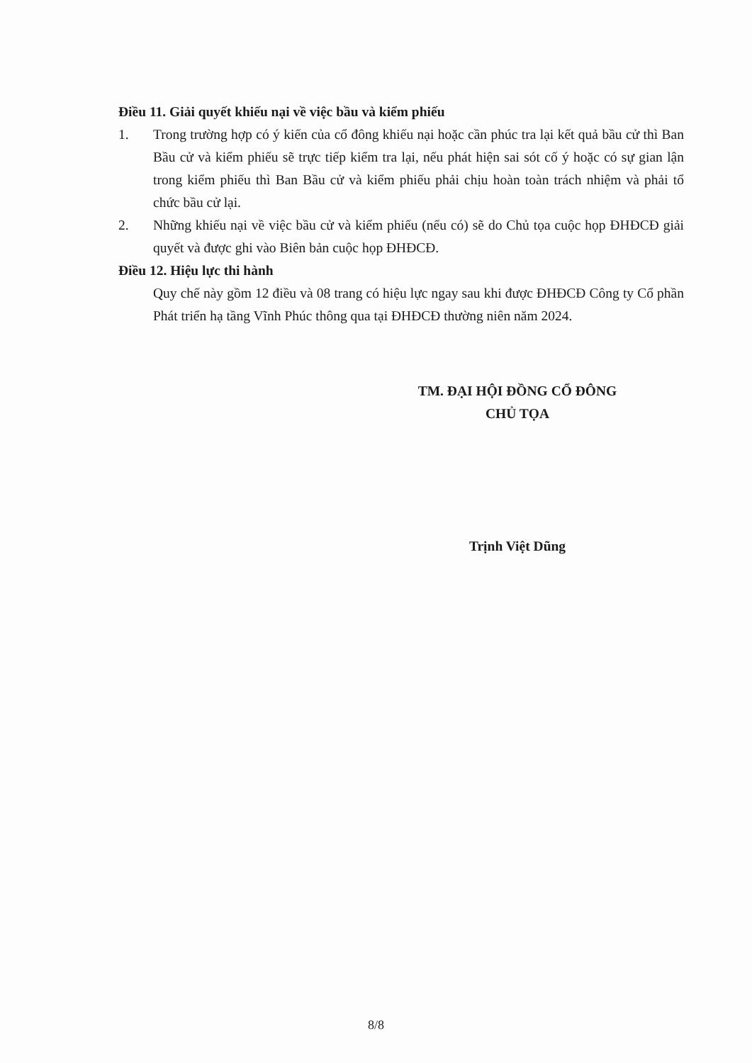Điều 11. Giải quyết khiếu nại về việc bầu và kiểm phiếu
1. Trong trường hợp có ý kiến của cổ đông khiếu nại hoặc cần phúc tra lại kết quả bầu cử thì Ban Bầu cử và kiểm phiếu sẽ trực tiếp kiểm tra lại, nếu phát hiện sai sót cố ý hoặc có sự gian lận trong kiểm phiếu thì Ban Bầu cử và kiểm phiếu phải chịu hoàn toàn trách nhiệm và phải tổ chức bầu cử lại.
2. Những khiếu nại về việc bầu cử và kiểm phiếu (nếu có) sẽ do Chủ tọa cuộc họp ĐHĐCĐ giải quyết và được ghi vào Biên bản cuộc họp ĐHĐCĐ.
Điều 12. Hiệu lực thi hành
Quy chế này gồm 12 điều và 08 trang có hiệu lực ngay sau khi được ĐHĐCĐ Công ty Cổ phần Phát triển hạ tầng Vĩnh Phúc thông qua tại ĐHĐCĐ thường niên năm 2024.
TM. ĐẠI HỘI ĐỒNG CỔ ĐÔNG
CHỦ TỌA
Trịnh Việt Dũng
8/8